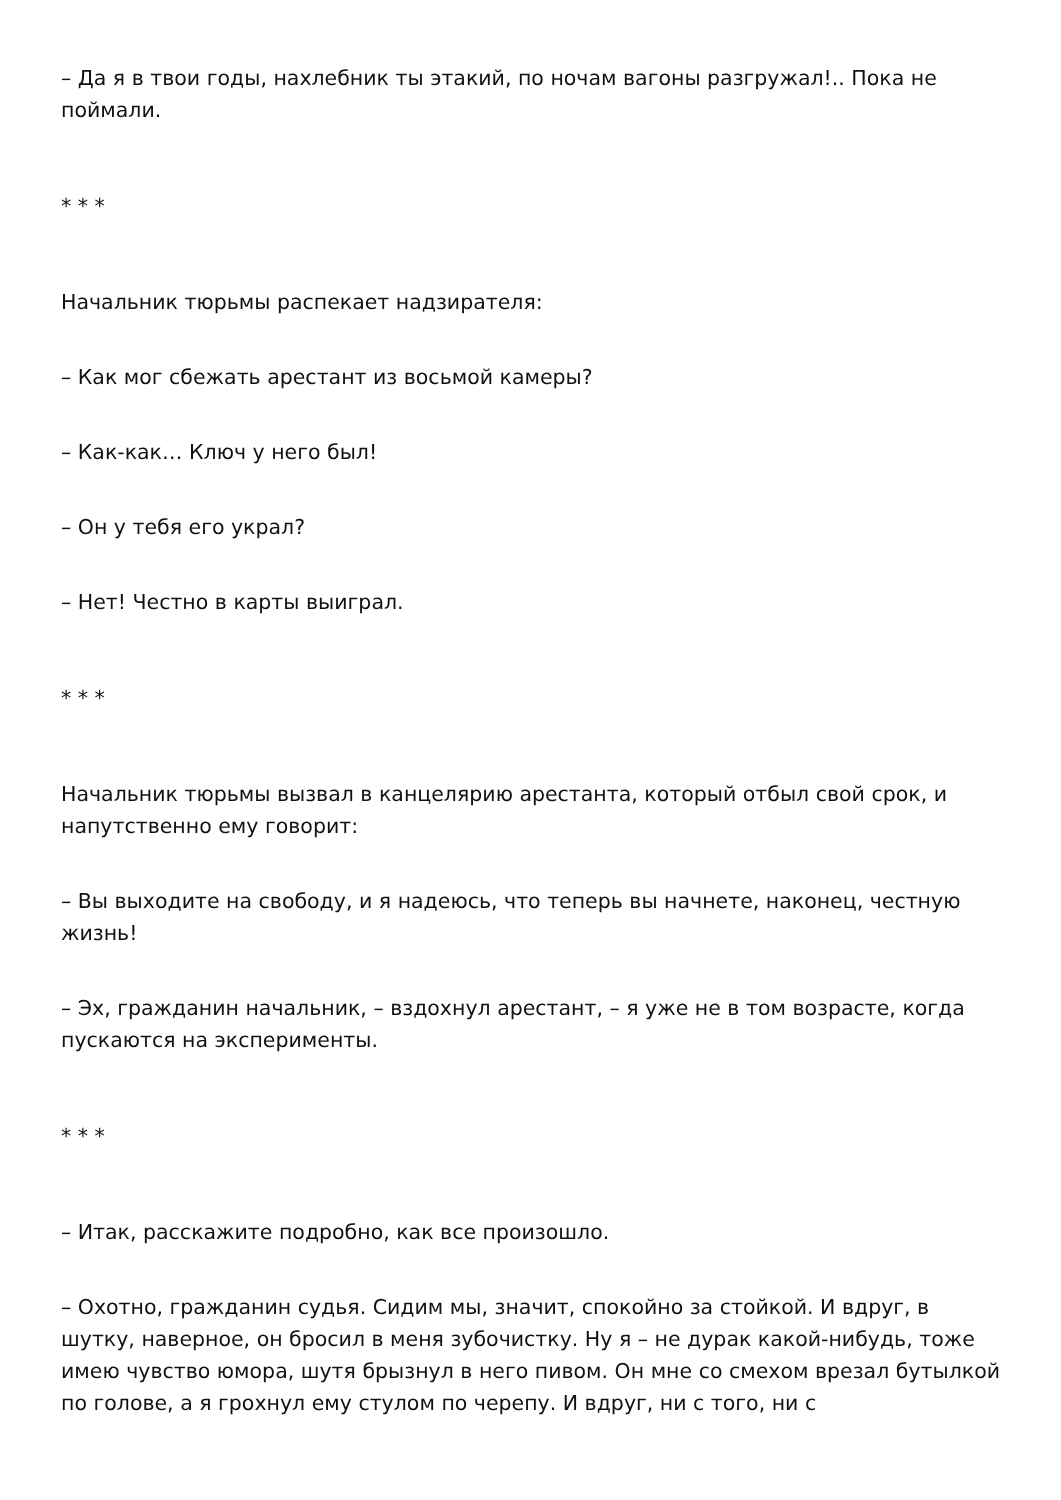– Да я в твои годы, нахлебник ты этакий, по ночам вагоны разгружал!.. Пока не поймали.
* * *
Начальник тюрьмы распекает надзирателя:
– Как мог сбежать арестант из восьмой камеры?
– Как-как… Ключ у него был!
– Он у тебя его украл?
– Нет! Честно в карты выиграл.
* * *
Начальник тюрьмы вызвал в канцелярию арестанта, который отбыл свой срок, и напутственно ему говорит:
– Вы выходите на свободу, и я надеюсь, что теперь вы начнете, наконец, честную жизнь!
– Эх, гражданин начальник, – вздохнул арестант, – я уже не в том возрасте, когда пускаются на эксперименты.
* * *
– Итак, расскажите подробно, как все произошло.
– Охотно, гражданин судья. Сидим мы, значит, спокойно за стойкой. И вдруг, в шутку, наверное, он бросил в меня зубочистку. Ну я – не дурак какой-нибудь, тоже имею чувство юмора, шутя брызнул в него пивом. Он мне со смехом врезал бутылкой по голове, а я грохнул ему стулом по черепу. И вдруг, ни с того, ни с